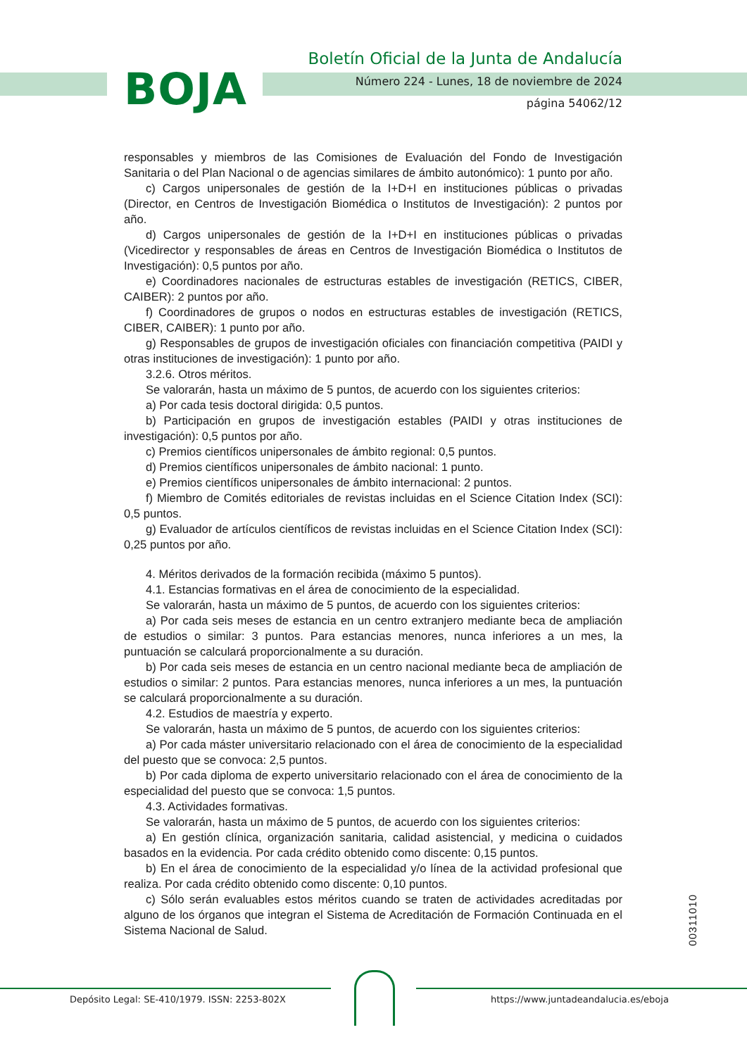BOJA
Boletín Oficial de la Junta de Andalucía
Número 224 - Lunes, 18 de noviembre de 2024
página 54062/12
responsables y miembros de las Comisiones de Evaluación del Fondo de Investigación Sanitaria o del Plan Nacional o de agencias similares de ámbito autonómico): 1 punto por año.
c) Cargos unipersonales de gestión de la I+D+I en instituciones públicas o privadas (Director, en Centros de Investigación Biomédica o Institutos de Investigación): 2 puntos por año.
d) Cargos unipersonales de gestión de la I+D+I en instituciones públicas o privadas (Vicedirector y responsables de áreas en Centros de Investigación Biomédica o Institutos de Investigación): 0,5 puntos por año.
e) Coordinadores nacionales de estructuras estables de investigación (RETICS, CIBER, CAIBER): 2 puntos por año.
f) Coordinadores de grupos o nodos en estructuras estables de investigación (RETICS, CIBER, CAIBER): 1 punto por año.
g) Responsables de grupos de investigación oficiales con financiación competitiva (PAIDI y otras instituciones de investigación): 1 punto por año.
3.2.6. Otros méritos.
Se valorarán, hasta un máximo de 5 puntos, de acuerdo con los siguientes criterios:
a) Por cada tesis doctoral dirigida: 0,5 puntos.
b) Participación en grupos de investigación estables (PAIDI y otras instituciones de investigación): 0,5 puntos por año.
c) Premios científicos unipersonales de ámbito regional: 0,5 puntos.
d) Premios científicos unipersonales de ámbito nacional: 1 punto.
e) Premios científicos unipersonales de ámbito internacional: 2 puntos.
f) Miembro de Comités editoriales de revistas incluidas en el Science Citation Index (SCI): 0,5 puntos.
g) Evaluador de artículos científicos de revistas incluidas en el Science Citation Index (SCI): 0,25 puntos por año.
4. Méritos derivados de la formación recibida (máximo 5 puntos).
4.1. Estancias formativas en el área de conocimiento de la especialidad.
Se valorarán, hasta un máximo de 5 puntos, de acuerdo con los siguientes criterios:
a) Por cada seis meses de estancia en un centro extranjero mediante beca de ampliación de estudios o similar: 3 puntos. Para estancias menores, nunca inferiores a un mes, la puntuación se calculará proporcionalmente a su duración.
b) Por cada seis meses de estancia en un centro nacional mediante beca de ampliación de estudios o similar: 2 puntos. Para estancias menores, nunca inferiores a un mes, la puntuación se calculará proporcionalmente a su duración.
4.2. Estudios de maestría y experto.
Se valorarán, hasta un máximo de 5 puntos, de acuerdo con los siguientes criterios:
a) Por cada máster universitario relacionado con el área de conocimiento de la especialidad del puesto que se convoca: 2,5 puntos.
b) Por cada diploma de experto universitario relacionado con el área de conocimiento de la especialidad del puesto que se convoca: 1,5 puntos.
4.3. Actividades formativas.
Se valorarán, hasta un máximo de 5 puntos, de acuerdo con los siguientes criterios:
a) En gestión clínica, organización sanitaria, calidad asistencial, y medicina o cuidados basados en la evidencia. Por cada crédito obtenido como discente: 0,15 puntos.
b) En el área de conocimiento de la especialidad y/o línea de la actividad profesional que realiza. Por cada crédito obtenido como discente: 0,10 puntos.
c) Sólo serán evaluables estos méritos cuando se traten de actividades acreditadas por alguno de los órganos que integran el Sistema de Acreditación de Formación Continuada en el Sistema Nacional de Salud.
00311010
Depósito Legal: SE-410/1979. ISSN: 2253-802X
https://www.juntadeandalucia.es/eboja